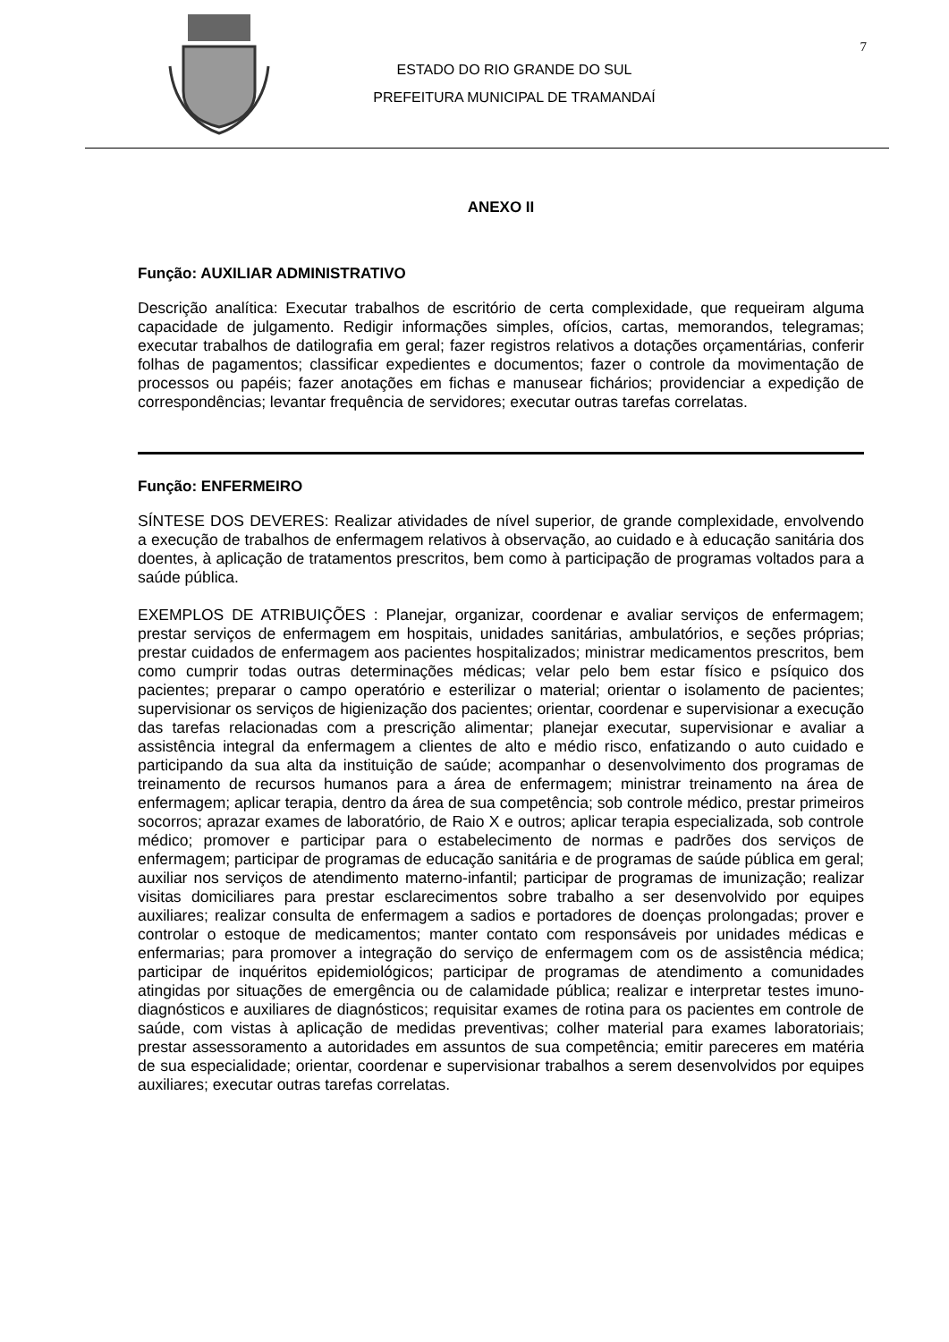ESTADO DO RIO GRANDE DO SUL
PREFEITURA MUNICIPAL DE TRAMANDAÍ
7
ANEXO II
Função: AUXILIAR ADMINISTRATIVO
Descrição analítica: Executar trabalhos de escritório de certa complexidade, que requeiram alguma capacidade de julgamento. Redigir informações simples, ofícios, cartas, memorandos, telegramas; executar trabalhos de datilografia em geral; fazer registros relativos a dotações orçamentárias, conferir folhas de pagamentos; classificar expedientes e documentos; fazer o controle da movimentação de processos ou papéis; fazer anotações em fichas e manusear fichários; providenciar a expedição de correspondências; levantar frequência de servidores; executar outras tarefas correlatas.
Função: ENFERMEIRO
SÍNTESE DOS DEVERES: Realizar atividades de nível superior, de grande complexidade, envolvendo a execução de trabalhos de enfermagem relativos à observação, ao cuidado e à educação sanitária dos doentes, à aplicação de tratamentos prescritos, bem como à participação de programas voltados para a saúde pública.
EXEMPLOS DE ATRIBUIÇÕES : Planejar, organizar, coordenar e avaliar serviços de enfermagem; prestar serviços de enfermagem em hospitais, unidades sanitárias, ambulatórios, e seções próprias; prestar cuidados de enfermagem aos pacientes hospitalizados; ministrar medicamentos prescritos, bem como cumprir todas outras determinações médicas; velar pelo bem estar físico e psíquico dos pacientes; preparar o campo operatório e esterilizar o material; orientar o isolamento de pacientes; supervisionar os serviços de higienização dos pacientes; orientar, coordenar e supervisionar a execução das tarefas relacionadas com a prescrição alimentar; planejar executar, supervisionar e avaliar a assistência integral da enfermagem a clientes de alto e médio risco, enfatizando o auto cuidado e participando da sua alta da instituição de saúde; acompanhar o desenvolvimento dos programas de treinamento de recursos humanos para a área de enfermagem; ministrar treinamento na área de enfermagem; aplicar terapia, dentro da área de sua competência; sob controle médico, prestar primeiros socorros; aprazar exames de laboratório, de Raio X e outros; aplicar terapia especializada, sob controle médico; promover e participar para o estabelecimento de normas e padrões dos serviços de enfermagem; participar de programas de educação sanitária e de programas de saúde pública em geral; auxiliar nos serviços de atendimento materno-infantil; participar de programas de imunização; realizar visitas domiciliares para prestar esclarecimentos sobre trabalho a ser desenvolvido por equipes auxiliares; realizar consulta de enfermagem a sadios e portadores de doenças prolongadas; prover e controlar o estoque de medicamentos; manter contato com responsáveis por unidades médicas e enfermarias; para promover a integração do serviço de enfermagem com os de assistência médica; participar de inquéritos epidemiológicos; participar de programas de atendimento a comunidades atingidas por situações de emergência ou de calamidade pública; realizar e interpretar testes imuno-diagnósticos e auxiliares de diagnósticos; requisitar exames de rotina para os pacientes em controle de saúde, com vistas à aplicação de medidas preventivas; colher material para exames laboratoriais; prestar assessoramento a autoridades em assuntos de sua competência; emitir pareceres em matéria de sua especialidade; orientar, coordenar e supervisionar trabalhos a serem desenvolvidos por equipes auxiliares; executar outras tarefas correlatas.